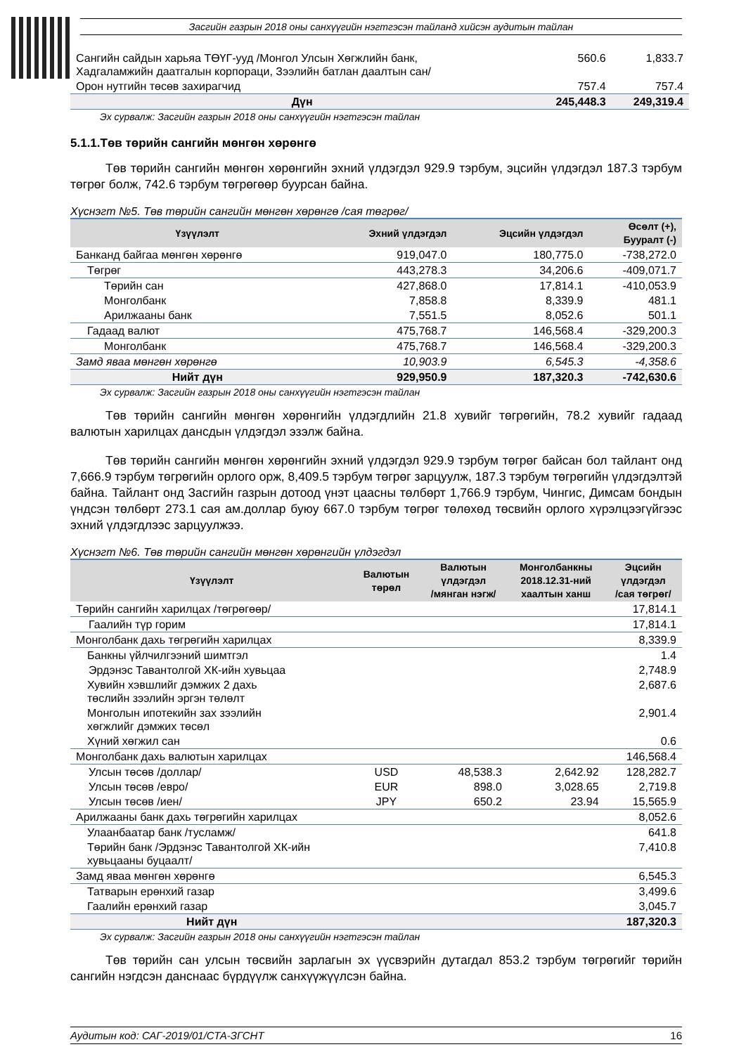Засгийн газрын 2018 оны санхүүгийн нэгтгэсэн тайланд хийсэн аудитын тайлан
| Сангийн сайдын харьяа ТӨҮГ-ууд /Монгол Улсын Хөгжлийн банк, Хадгаламжийн даатгалын корпораци, Зээлийн батлан даалтын сан/ | 560.6 | 1,833.7 |
| Орон нутгийн төсөв захирагчид | 757.4 | 757.4 |
| Дүн | 245,448.3 | 249,319.4 |
Эх сурвалж: Засгийн газрын 2018 оны санхүүгийн нэгтгэсэн тайлан
5.1.1.Төв төрийн сангийн мөнгөн хөрөнгө
Төв төрийн сангийн мөнгөн хөрөнгийн эхний үлдэгдэл 929.9 тэрбум, эцсийн үлдэгдэл 187.3 тэрбум төгрөг болж, 742.6 тэрбум төгрөгөөр буурсан байна.
Хүснэгт №5. Төв төрийн сангийн мөнгөн хөрөнгө /сая төгрөг/
| Үзүүлэлт | Эхний үлдэгдэл | Эцсийн үлдэгдэл | Өсөлт (+), Бууралт (-) |
| --- | --- | --- | --- |
| Банканд байгаа мөнгөн хөрөнгө | 919,047.0 | 180,775.0 | -738,272.0 |
| Төгрөг | 443,278.3 | 34,206.6 | -409,071.7 |
| Төрийн сан | 427,868.0 | 17,814.1 | -410,053.9 |
| Монголбанк | 7,858.8 | 8,339.9 | 481.1 |
| Арилжааны банк | 7,551.5 | 8,052.6 | 501.1 |
| Гадаад валют | 475,768.7 | 146,568.4 | -329,200.3 |
| Монголбанк | 475,768.7 | 146,568.4 | -329,200.3 |
| Замд яваа мөнгөн хөрөнгө | 10,903.9 | 6,545.3 | -4,358.6 |
| Нийт дүн | 929,950.9 | 187,320.3 | -742,630.6 |
Эх сурвалж: Засгийн газрын 2018 оны санхүүгийн нэгтгэсэн тайлан
Төв төрийн сангийн мөнгөн хөрөнгийн үлдэгдлийн 21.8 хувийг төгрөгийн, 78.2 хувийг гадаад валютын харилцах дансдын үлдэгдэл эзэлж байна.
Төв төрийн сангийн мөнгөн хөрөнгийн эхний үлдэгдэл 929.9 тэрбум төгрөг байсан бол тайлант онд 7,666.9 тэрбум төгрөгийн орлого орж, 8,409.5 тэрбум төгрөг зарцуулж, 187.3 тэрбум төгрөгийн үлдэгдэлтэй байна. Тайлант онд Засгийн газрын дотоод үнэт цаасны төлбөрт 1,766.9 тэрбум, Чингис, Димсам бондын үндсэн төлбөрт 273.1 сая ам.доллар буюу 667.0 тэрбум төгрөг төлөхөд төсвийн орлого хүрэлцээгүйгээс эхний үлдэгдлээс зарцуулжээ.
Хүснэгт №6. Төв төрийн сангийн мөнгөн хөрөнгийн үлдэгдэл
| Үзүүлэлт | Валютын төрөл | Валютын үлдэгдэл /мянган нэгж/ | Монголбанкны 2018.12.31-ний хаалтын ханш | Эцсийн үлдэгдэл /сая төгрөг/ |
| --- | --- | --- | --- | --- |
| Төрийн сангийн харилцах /төгрөгөөр/ | | | | 17,814.1 |
| Гаалийн түр горим | | | | 17,814.1 |
| Монголбанк дахь төгрөгийн харилцах | | | | 8,339.9 |
| Банкны үйлчилгээний шимтгэл | | | | 1.4 |
| Эрдэнэс Тавантолгой ХК-ийн хувьцаа | | | | 2,748.9 |
| Хувийн хэвшлийг дэмжих 2 дахь төслийн зээлийн эргэн төлөлт | | | | 2,687.6 |
| Монголын ипотекийн зах зээлийн хөгжлийг дэмжих төсөл | | | | 2,901.4 |
| Хүний хөгжил сан | | | | 0.6 |
| Монголбанк дахь валютын харилцах | | | | 146,568.4 |
| Улсын төсөв /доллар/ | USD | 48,538.3 | 2,642.92 | 128,282.7 |
| Улсын төсөв /евро/ | EUR | 898.0 | 3,028.65 | 2,719.8 |
| Улсын төсөв /иен/ | JPY | 650.2 | 23.94 | 15,565.9 |
| Арилжааны банк дахь төгрөгийн харилцах | | | | 8,052.6 |
| Улаанбаатар банк /тусламж/ | | | | 641.8 |
| Төрийн банк /Эрдэнэс Тавантолгой ХК-ийн хувьцааны буцаалт/ | | | | 7,410.8 |
| Замд яваа мөнгөн хөрөнгө | | | | 6,545.3 |
| Татварын ерөнхий газар | | | | 3,499.6 |
| Гаалийн ерөнхий газар | | | | 3,045.7 |
| Нийт дүн | | | | 187,320.3 |
Эх сурвалж: Засгийн газрын 2018 оны санхүүгийн нэгтгэсэн тайлан
Төв төрийн сан улсын төсвийн зарлагын эх үүсвэрийн дутагдал 853.2 тэрбум төгрөгийг төрийн сангийн нэгдсэн данснаас бүрдүүлж санхүүжүүлсэн байна.
Аудитын код: САГ-2019/01/СТА-ЗГСНТ 16